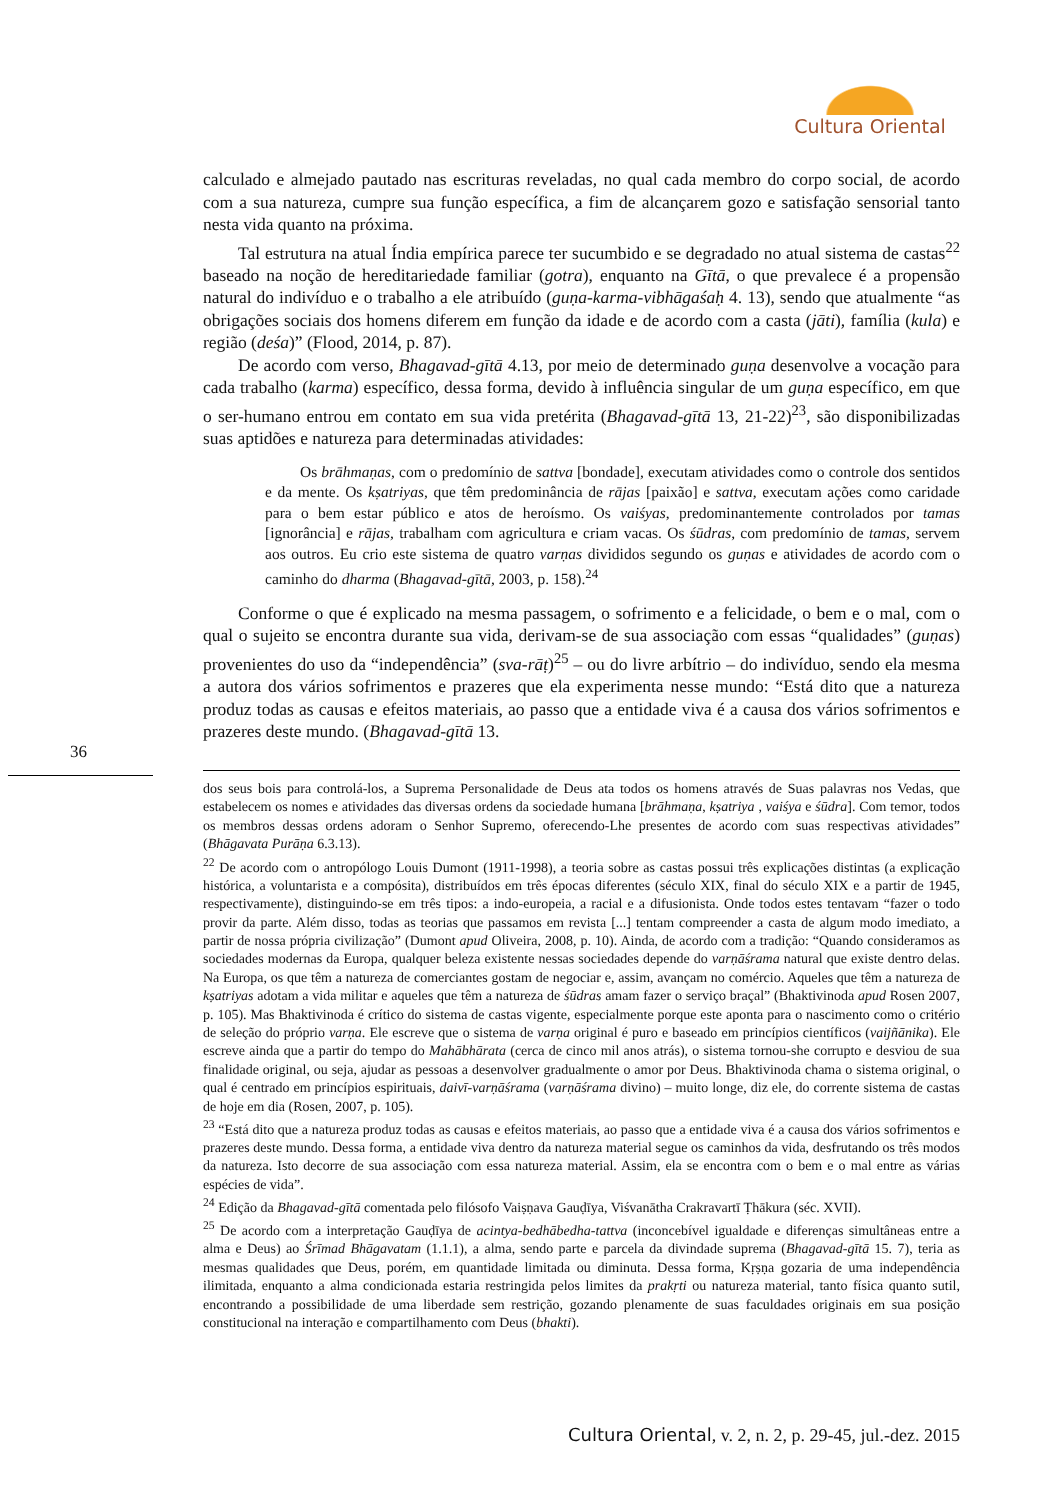Cultura Oriental
calculado e almejado pautado nas escrituras reveladas, no qual cada membro do corpo social, de acordo com a sua natureza, cumpre sua função específica, a fim de alcançarem gozo e satisfação sensorial tanto nesta vida quanto na próxima.
Tal estrutura na atual Índia empírica parece ter sucumbido e se degradado no atual sistema de castas<sup>22</sup> baseado na noção de hereditariedade familiar (gotra), enquanto na Gītā, o que prevalece é a propensão natural do indivíduo e o trabalho a ele atribuído (guṇa-karma-vibhāgaśaḥ 4. 13), sendo que atualmente “as obrigações sociais dos homens diferem em função da idade e de acordo com a casta (jāti), família (kula) e região (deśa)” (Flood, 2014, p. 87).
De acordo com verso, Bhagavad-gītā 4.13, por meio de determinado guṇa desenvolve a vocação para cada trabalho (karma) específico, dessa forma, devido à influência singular de um guṇa específico, em que o ser-humano entrou em contato em sua vida pretérita (Bhagavad-gītā 13, 21-22)<sup>23</sup>, são disponibilizadas suas aptidões e natureza para determinadas atividades:
Os brāhmaṇas, com o predomínio de sattva [bondade], executam atividades como o controle dos sentidos e da mente. Os kṣatriyas, que têm predominância de rājas [paixão] e sattva, executam ações como caridade para o bem estar público e atos de heroísmo. Os vaiśyas, predominantemente controlados por tamas [ignorância] e rājas, trabalham com agricultura e criam vacas. Os śūdras, com predomínio de tamas, servem aos outros. Eu crio este sistema de quatro varṇas divididos segundo os guṇas e atividades de acordo com o caminho do dharma (Bhagavad-gītā, 2003, p. 158).<sup>24</sup>
Conforme o que é explicado na mesma passagem, o sofrimento e a felicidade, o bem e o mal, com o qual o sujeito se encontra durante sua vida, derivam-se de sua associação com essas “qualidades” (guṇas) provenientes do uso da “independência” (sva-rāṭ)<sup>25</sup> – ou do livre arbítrio – do indivíduo, sendo ela mesma a autora dos vários sofrimentos e prazeres que ela experimenta nesse mundo: “Está dito que a natureza produz todas as causas e efeitos materiais, ao passo que a entidade viva é a causa dos vários sofrimentos e prazeres deste mundo. (Bhagavad-gītā 13.
36
dos seus bois para controlá-los, a Suprema Personalidade de Deus ata todos os homens através de Suas palavras nos Vedas, que estabelecem os nomes e atividades das diversas ordens da sociedade humana [brāhmaṇa, kṣatriya , vaiśya e śūdra]. Com temor, todos os membros dessas ordens adoram o Senhor Supremo, oferecendo-Lhe presentes de acordo com suas respectivas atividades” (Bhāgavata Purāṇa 6.3.13).
<sup>22</sup> De acordo com o antropólogo Louis Dumont (1911-1998), a teoria sobre as castas possui três explicações distintas (a explicação histórica, a voluntarista e a compósita), distribuídos em três épocas diferentes (século XIX, final do século XIX e a partir de 1945, respectivamente), distinguindo-se em três tipos: a indo-europeia, a racial e a difusionista. Onde todos estes tentavam “fazer o todo provir da parte. Além disso, todas as teorias que passamos em revista [...] tentam compreender a casta de algum modo imediato, a partir de nossa própria civilização” (Dumont apud Oliveira, 2008, p. 10). Ainda, de acordo com a tradição: “Quando consideramos as sociedades modernas da Europa, qualquer beleza existente nessas sociedades depende do varṇāśrama natural que existe dentro delas. Na Europa, os que têm a natureza de comerciantes gostam de negociar e, assim, avançam no comércio. Aqueles que têm a natureza de kṣatriyas adotam a vida militar e aqueles que têm a natureza de śūdras amam fazer o serviço braçal” (Bhaktivinoda apud Rosen 2007, p. 105). Mas Bhaktivinoda é crítico do sistema de castas vigente, especialmente porque este aponta para o nascimento como o critério de seleção do próprio varṇa. Ele escreve que o sistema de varṇa original é puro e baseado em princípios científicos (vaijñānika). Ele escreve ainda que a partir do tempo do Mahābhārata (cerca de cinco mil anos atrás), o sistema tornou-she corrupto e desviou de sua finalidade original, ou seja, ajudar as pessoas a desenvolver gradualmente o amor por Deus. Bhaktivinoda chama o sistema original, o qual é centrado em princípios espirituais, daivī-varṇāśrama (varṇāśrama divino) – muito longe, diz ele, do corrente sistema de castas de hoje em dia (Rosen, 2007, p. 105).
<sup>23</sup> “Está dito que a natureza produz todas as causas e efeitos materiais, ao passo que a entidade viva é a causa dos vários sofrimentos e prazeres deste mundo. Dessa forma, a entidade viva dentro da natureza material segue os caminhos da vida, desfrutando os três modos da natureza. Isto decorre de sua associação com essa natureza material. Assim, ela se encontra com o bem e o mal entre as várias espécies de vida”.
<sup>24</sup> Edição da Bhagavad-gītā comentada pelo filósofo Vaiṣṇava Gauḍīya, Viśvanātha Crakravartī Ṭhākura (séc. XVII).
<sup>25</sup> De acordo com a interpretação Gauḍīya de acintya-bedhābedha-tattva (inconcebível igualdade e diferenças simultâneas entre a alma e Deus) ao Śrīmad Bhāgavatam (1.1.1), a alma, sendo parte e parcela da divindade suprema (Bhagavad-gītā 15. 7), teria as mesmas qualidades que Deus, porém, em quantidade limitada ou diminuta. Dessa forma, Kṛṣṇa gozaria de uma independência ilimitada, enquanto a alma condicionada estaria restringida pelos limites da prakṛti ou natureza material, tanto física quanto sutil, encontrando a possibilidade de uma liberdade sem restrição, gozando plenamente de suas faculdades originais em sua posição constitucional na interação e compartilhamento com Deus (bhakti).
Cultura Oriental, v. 2, n. 2, p. 29-45, jul.-dez. 2015